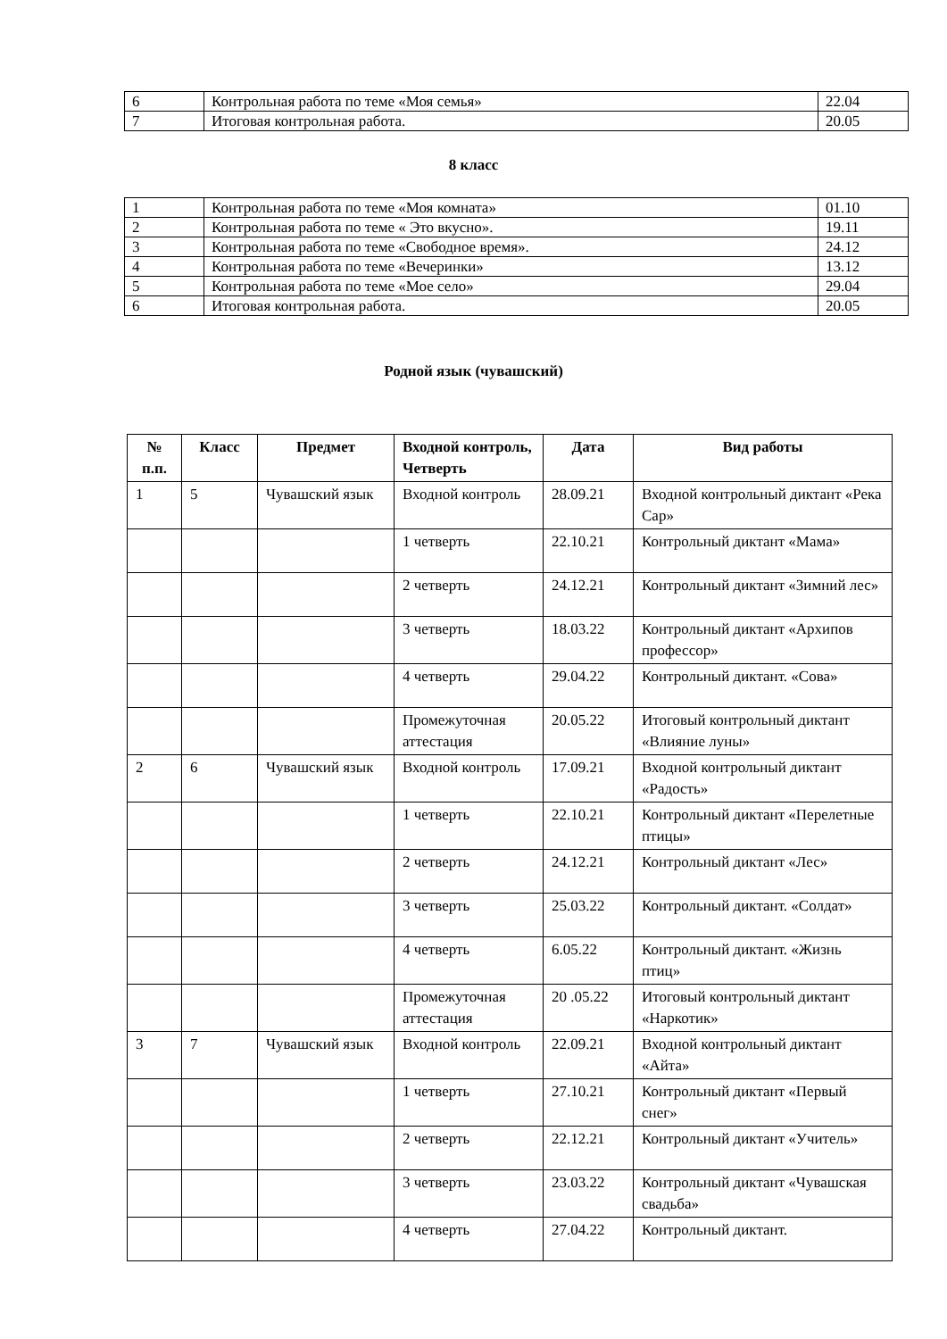| 6 | Контрольная работа по теме «Моя семья» | 22.04 |
| 7 | Итоговая контрольная работа. | 20.05 |
8 класс
| 1 | Контрольная работа по теме «Моя комната» | 01.10 |
| 2 | Контрольная работа по теме « Это вкусно». | 19.11 |
| 3 | Контрольная работа по теме «Свободное время». | 24.12 |
| 4 | Контрольная работа по теме «Вечеринки» | 13.12 |
| 5 | Контрольная работа по теме «Мое село» | 29.04 |
| 6 | Итоговая контрольная работа. | 20.05 |
Родной язык (чувашский)
| № п.п. | Класс | Предмет | Входной контроль, Четверть | Дата | Вид работы |
| --- | --- | --- | --- | --- | --- |
| 1 | 5 | Чувашский язык | Входной контроль | 28.09.21 | Входной контрольный диктант «Река Сар» |
| | | | 1 четверть | 22.10.21 | Контрольный диктант «Мама» |
| | | | 2 четверть | 24.12.21 | Контрольный диктант «Зимний лес» |
| | | | 3 четверть | 18.03.22 | Контрольный диктант «Архипов профессор» |
| | | | 4 четверть | 29.04.22 | Контрольный диктант. «Сова» |
| | | | Промежуточная аттестация | 20.05.22 | Итоговый контрольный диктант «Влияние луны» |
| 2 | 6 | Чувашский язык | Входной контроль | 17.09.21 | Входной контрольный диктант «Радость» |
| | | | 1 четверть | 22.10.21 | Контрольный диктант «Перелетные птицы» |
| | | | 2 четверть | 24.12.21 | Контрольный диктант «Лес» |
| | | | 3 четверть | 25.03.22 | Контрольный диктант. «Солдат» |
| | | | 4 четверть | 6.05.22 | Контрольный диктант. «Жизнь птиц» |
| | | | Промежуточная аттестация | 20 .05.22 | Итоговый контрольный диктант «Наркотик» |
| 3 | 7 | Чувашский язык | Входной контроль | 22.09.21 | Входной контрольный диктант «Айта» |
| | | | 1 четверть | 27.10.21 | Контрольный диктант «Первый снег» |
| | | | 2 четверть | 22.12.21 | Контрольный диктант «Учитель» |
| | | | 3 четверть | 23.03.22 | Контрольный диктант «Чувашская свадьба» |
| | | | 4 четверть | 27.04.22 | Контрольный диктант. |